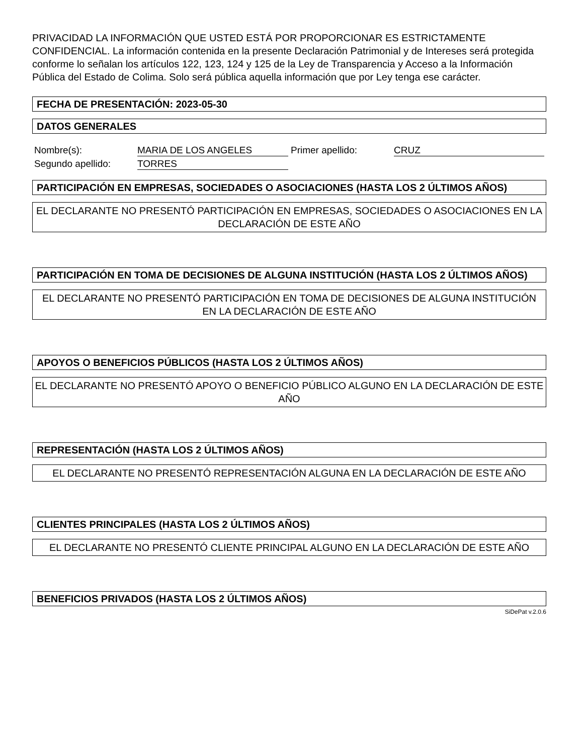PRIVACIDAD LA INFORMACIÓN QUE USTED ESTÁ POR PROPORCIONAR ES ESTRICTAMENTE CONFIDENCIAL. La información contenida en la presente Declaración Patrimonial y de Intereses será protegida conforme lo señalan los artículos 122, 123, 124 y 125 de la Ley de Transparencia y Acceso a la Información Pública del Estado de Colima. Solo será pública aquella información que por Ley tenga ese carácter.
FECHA DE PRESENTACIÓN: 2023-05-30
DATOS GENERALES
Nombre(s): MARIA DE LOS ANGELES Primer apellido: CRUZ
Segundo apellido: TORRES
PARTICIPACIÓN EN EMPRESAS, SOCIEDADES O ASOCIACIONES (HASTA LOS 2 ÚLTIMOS AÑOS)
EL DECLARANTE NO PRESENTÓ PARTICIPACIÓN EN EMPRESAS, SOCIEDADES O ASOCIACIONES EN LA DECLARACIÓN DE ESTE AÑO
PARTICIPACIÓN EN TOMA DE DECISIONES DE ALGUNA INSTITUCIÓN (HASTA LOS 2 ÚLTIMOS AÑOS)
EL DECLARANTE NO PRESENTÓ PARTICIPACIÓN EN TOMA DE DECISIONES DE ALGUNA INSTITUCIÓN EN LA DECLARACIÓN DE ESTE AÑO
APOYOS O BENEFICIOS PÚBLICOS (HASTA LOS 2 ÚLTIMOS AÑOS)
EL DECLARANTE NO PRESENTÓ APOYO O BENEFICIO PÚBLICO ALGUNO EN LA DECLARACIÓN DE ESTE AÑO
REPRESENTACIÓN (HASTA LOS 2 ÚLTIMOS AÑOS)
EL DECLARANTE NO PRESENTÓ REPRESENTACIÓN ALGUNA EN LA DECLARACIÓN DE ESTE AÑO
CLIENTES PRINCIPALES (HASTA LOS 2 ÚLTIMOS AÑOS)
EL DECLARANTE NO PRESENTÓ CLIENTE PRINCIPAL ALGUNO EN LA DECLARACIÓN DE ESTE AÑO
BENEFICIOS PRIVADOS (HASTA LOS 2 ÚLTIMOS AÑOS)
SiDePat v.2.0.6